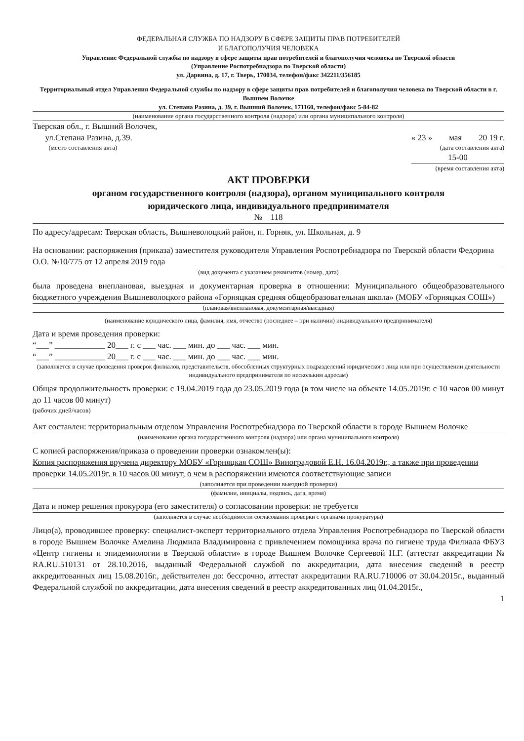ФЕДЕРАЛЬНАЯ СЛУЖБА ПО НАДЗОРУ В СФЕРЕ ЗАЩИТЫ ПРАВ ПОТРЕБИТЕЛЕЙ
И БЛАГОПОЛУЧИЯ ЧЕЛОВЕКА
Управление Федеральной службы по надзору в сфере защиты прав потребителей и благополучия человека по Тверской области
(Управление Роспотребнадзора по Тверской области)
ул. Дарвина, д. 17, г. Тверь, 170034, телефон/факс 342211/356185
Территориальный отдел Управления Федеральной службы по надзору в сфере защиты прав потребителей и благополучия человека по Тверской области в г. Вышнем Волочке
ул. Степана Разина, д. 39, г. Вышний Волочек, 171160, телефон/факс 5-84-82
(наименование органа государственного контроля (надзора) или органа муниципального контроля)
Тверская обл., г. Вышний Волочек,
ул.Степана Разина, д.39.
(место составления акта)
« 23 » мая 20 19 г.
(дата составления акта)
15-00
(время составления акта)
АКТ ПРОВЕРКИ
органом государственного контроля (надзора), органом муниципального контроля
юридического лица, индивидуального предпринимателя
№ 118
По адресу/адресам: Тверская область, Вышневолоцкий район, п. Горняк, ул. Школьная, д. 9
На основании: распоряжения (приказа) заместителя руководителя Управления Роспотребнадзора по Тверской области Федорина О.О. №10/775 от 12 апреля 2019 года
(вид документа с указанием реквизитов (номер, дата)
была проведена внеплановая, выездная и документарная проверка в отношении: Муниципального общеобразовательного бюджетного учреждения Вышневолоцкого района «Горняцкая средняя общеобразовательная школа» (МОБУ «Горняцкая СОШ»)
(плановая/внеплановая, документарная/выездная)
(наименование юридического лица, фамилия, имя, отчество (последнее – при наличии) индивидуального предпринимателя)
Дата и время проведения проверки:
“___” ____________ 20___ г. с ___ час. ___ мин. до ___ час. ___ мин.
“___” ____________ 20___ г. с ___ час. ___ мин. до ___ час. ___ мин.
(заполняется в случае проведения проверок филиалов, представительств, обособленных структурных подразделений юридического лица или при осуществлении деятельности индивидуального предпринимателя по нескольким адресам)
Общая продолжительность проверки: с 19.04.2019 года до 23.05.2019 года (в том числе на объекте 14.05.2019г. с 10 часов 00 минут до 11 часов 00 минут)
(рабочих дней/часов)
Акт составлен: территориальным отделом Управления Роспотребнадзора по Тверской области в городе Вышнем Волочке
(наименование органа государственного контроля (надзора) или органа муниципального контроля)
С копией распоряжения/приказа о проведении проверки ознакомлен(ы):
Копия распоряжения вручена директору МОБУ «Горняцкая СОШ» Виноградовой Е.Н. 16.04.2019г., а также при проведении проверки 14.05.2019г. в 10 часов 00 минут, о чем в распоряжении имеются соответствующие записи
(заполняется при проведении выездной проверки)
(фамилии, инициалы, подпись, дата, время)
Дата и номер решения прокурора (его заместителя) о согласовании проверки: не требуется
(заполняется в случае необходимости согласования проверки с органами прокуратуры)
Лицо(а), проводившее проверку: специалист-эксперт территориального отдела Управления Роспотребнадзора по Тверской области в городе Вышнем Волочке Амелина Людмила Владимировна с привлечением помощника врача по гигиене труда Филиала ФБУЗ «Центр гигиены и эпидемиологии в Тверской области» в городе Вышнем Волочке Сергеевой Н.Г. (аттестат аккредитации № RA.RU.510131 от 28.10.2016, выданный Федеральной службой по аккредитации, дата внесения сведений в реестр аккредитованных лиц 15.08.2016г., действителен до: бессрочно, аттестат аккредитации RA.RU.710006 от 30.04.2015г., выданный Федеральной службой по аккредитации, дата внесения сведений в реестр аккредитованных лиц 01.04.2015г.,
1